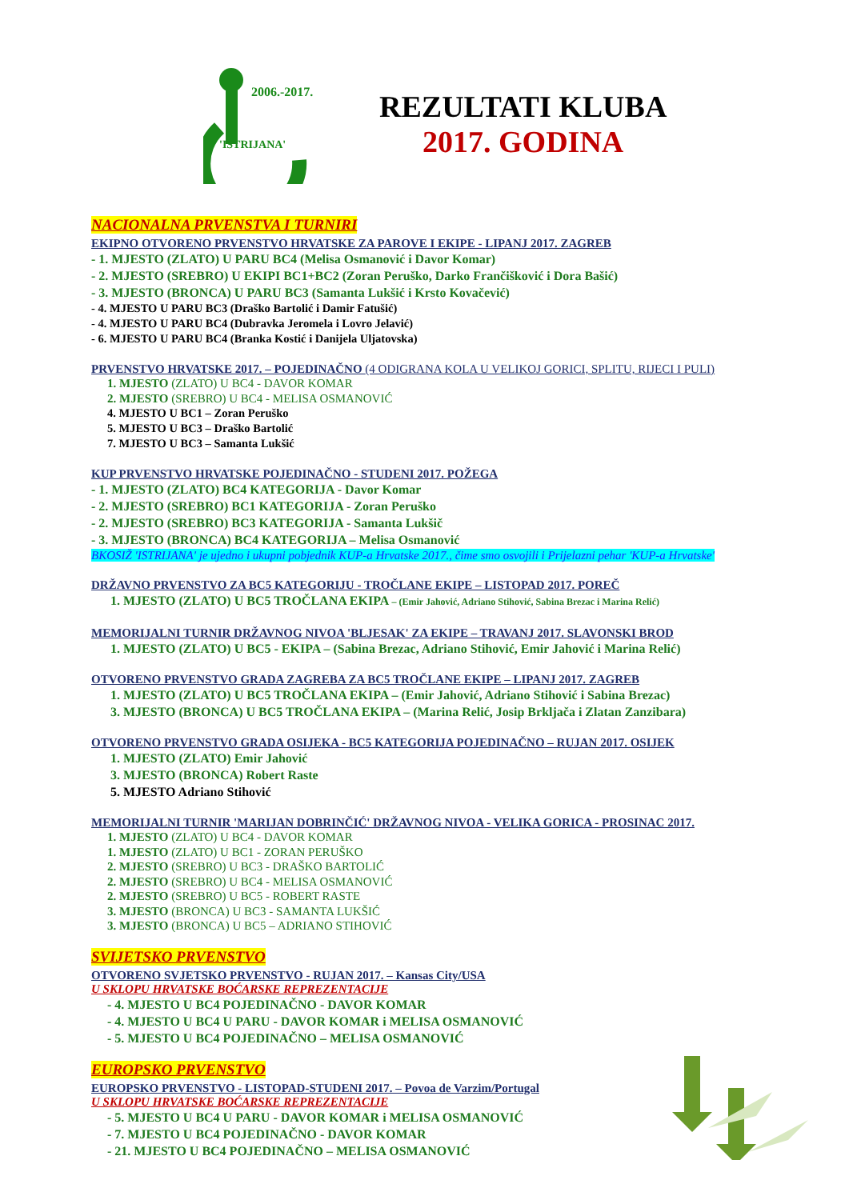'ISTRIJANA'
2006.-2017.
REZULTATI KLUBA
2017. GODINA
NACIONALNA PRVENSTVA I TURNIRI
EKIPNO OTVORENO PRVENSTVO HRVATSKE ZA PAROVE I EKIPE - LIPANJ 2017. ZAGREB
- 1. MJESTO (ZLATO) U PARU BC4 (Melisa Osmanović i Davor Komar)
- 2. MJESTO (SREBRO) U EKIPI BC1+BC2 (Zoran Peruško, Darko Frančišković i Dora Bašić)
- 3. MJESTO (BRONCA) U PARU BC3 (Samanta Lukšić i Krsto Kovačević)
- 4. MJESTO U PARU BC3 (Draško Bartolić i Damir Fatušić)
- 4. MJESTO U PARU BC4 (Dubravka Jeromela i Lovro Jelavić)
- 6. MJESTO U PARU BC4 (Branka Kostić i Danijela Uljatovska)
PRVENSTVO HRVATSKE 2017. – POJEDINAČNO (4 ODIGRANA KOLA U VELIKOJ GORICI, SPLITU, RIJECI I PULI)
1. MJESTO (ZLATO) U BC4 - DAVOR KOMAR
2. MJESTO (SREBRO) U BC4 - MELISA OSMANOVIĆ
4. MJESTO U BC1 – Zoran Peruško
5. MJESTO U BC3 – Draško Bartolić
7. MJESTO U BC3 – Samanta Lukšić
KUP PRVENSTVO HRVATSKE POJEDINAČNO - STUDENI 2017. POŽEGA
- 1. MJESTO (ZLATO) BC4 KATEGORIJA - Davor Komar
- 2. MJESTO (SREBRO) BC1 KATEGORIJA - Zoran Peruško
- 2. MJESTO (SREBRO) BC3 KATEGORIJA - Samanta Lukšič
- 3. MJESTO (BRONCA) BC4 KATEGORIJA – Melisa Osmanović
BKOSIŽ 'ISTRIJANA' je ujedno i ukupni pobjednik KUP-a Hrvatske 2017., čime smo osvojili i Prijelazni pehar 'KUP-a Hrvatske'
DRŽAVNO PRVENSTVO ZA BC5 KATEGORIJU - TROČLANE EKIPE – LISTOPAD 2017. POREČ
1. MJESTO (ZLATO) U BC5 TROČLANA EKIPA – (Emir Jahović, Adriano Stihović, Sabina Brezac i Marina Relić)
MEMORIJALNI TURNIR DRŽAVNOG NIVOA 'BLJESAK' ZA EKIPE – TRAVANJ 2017. SLAVONSKI BROD
1. MJESTO (ZLATO) U BC5 - EKIPA – (Sabina Brezac, Adriano Stihović, Emir Jahović i Marina Relić)
OTVORENO PRVENSTVO GRADA ZAGREBA ZA BC5 TROČLANE EKIPE – LIPANJ 2017. ZAGREB
1. MJESTO (ZLATO) U BC5 TROČLANA EKIPA – (Emir Jahović, Adriano Stihović i Sabina Brezac)
3. MJESTO (BRONCA) U BC5 TROČLANA EKIPA – (Marina Relić, Josip Brkljača i Zlatan Zanzibara)
OTVORENO PRVENSTVO GRADA OSIJEKA - BC5 KATEGORIJA POJEDINAČNO – RUJAN 2017. OSIJEK
1. MJESTO (ZLATO) Emir Jahović
3. MJESTO (BRONCA) Robert Raste
5. MJESTO Adriano Stihović
MEMORIJALNI TURNIR 'MARIJAN DOBRINČIĆ' DRŽAVNOG NIVOA - VELIKA GORICA - PROSINAC 2017.
1. MJESTO (ZLATO) U BC4 - DAVOR KOMAR
1. MJESTO (ZLATO) U BC1 - ZORAN PERUŠKO
2. MJESTO (SREBRO) U BC3 - DRAŠKO BARTOLIĆ
2. MJESTO (SREBRO) U BC4 - MELISA OSMANOVIĆ
2. MJESTO (SREBRO) U BC5 - ROBERT RASTE
3. MJESTO (BRONCA) U BC3 - SAMANTA LUKŠIĆ
3. MJESTO (BRONCA) U BC5 – ADRIANO STIHOVIĆ
SVIJETSKO PRVENSTVO
OTVORENO SVJETSKO PRVENSTVO - RUJAN 2017. – Kansas City/USA
U SKLOPU HRVATSKE BOĆARSKE REPREZENTACIJE
- 4. MJESTO U BC4 POJEDINAČNO - DAVOR KOMAR
- 4. MJESTO U BC4 U PARU - DAVOR KOMAR i MELISA OSMANOVIĆ
- 5. MJESTO U BC4 POJEDINAČNO – MELISA OSMANOVIĆ
EUROPSKO PRVENSTVO
EUROPSKO PRVENSTVO - LISTOPAD-STUDENI 2017. – Povoa de Varzim/Portugal
U SKLOPU HRVATSKE BOĆARSKE REPREZENTACIJE
- 5. MJESTO U BC4 U PARU - DAVOR KOMAR i MELISA OSMANOVIĆ
- 7. MJESTO U BC4 POJEDINAČNO - DAVOR KOMAR
- 21. MJESTO U BC4 POJEDINAČNO – MELISA OSMANOVIĆ